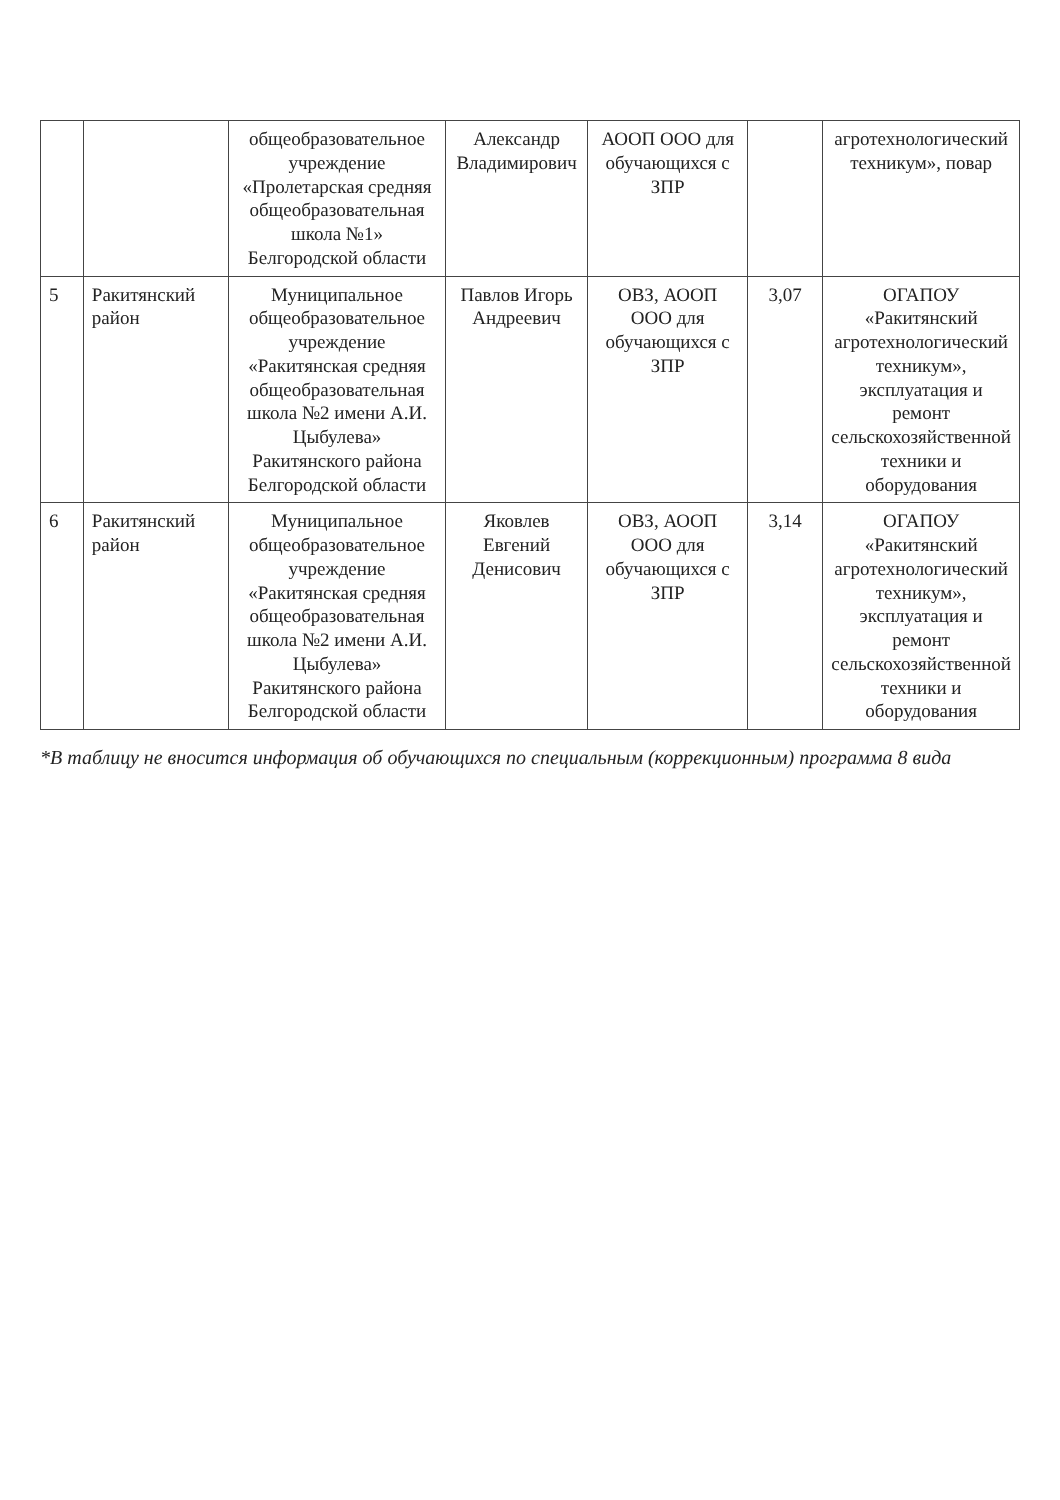| | | общеобразовательное учреждение «Пролетарская средняя общеобразовательная школа №1» Белгородской области | Александр Владимирович | АООП ООО для обучающихся с ЗПР | | агротехнологический техникум», повар |
| 5 | Ракитянский район | Муниципальное общеобразовательное учреждение «Ракитянская средняя общеобразовательная школа №2 имени А.И. Цыбулева» Ракитянского района Белгородской области | Павлов Игорь Андреевич | ОВЗ, АООП ООО для обучающихся с ЗПР | 3,07 | ОГАПОУ «Ракитянский агротехнологический техникум», эксплуатация и ремонт сельскохозяйственной техники и оборудования |
| 6 | Ракитянский район | Муниципальное общеобразовательное учреждение «Ракитянская средняя общеобразовательная школа №2 имени А.И. Цыбулева» Ракитянского района Белгородской области | Яковлев Евгений Денисович | ОВЗ, АООП ООО для обучающихся с ЗПР | 3,14 | ОГАПОУ «Ракитянский агротехнологический техникум», эксплуатация и ремонт сельскохозяйственной техники и оборудования |
*В таблицу не вносится информация об обучающихся по специальным (коррекционным) программа 8 вида